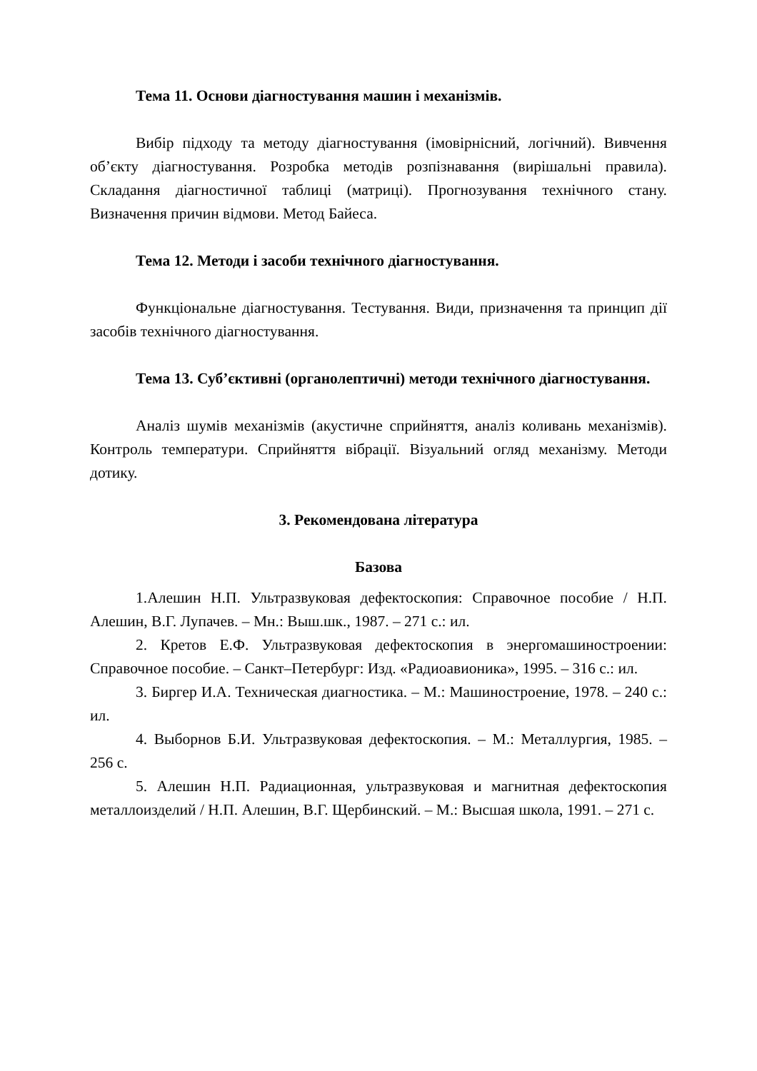Тема 11. Основи діагностування машин і механізмів.
Вибір підходу та методу діагностування (імовірнісний, логічний). Вивчення об’єкту діагностування. Розробка методів розпізнавання (вирішальні правила). Складання діагностичної таблиці (матриці). Прогнозування технічного стану. Визначення причин відмови. Метод Байеса.
Тема 12. Методи і засоби технічного діагностування.
Функціональне діагностування. Тестування. Види, призначення та принцип дії засобів технічного діагностування.
Тема 13. Суб’єктивні (органолептичні) методи технічного діагностування.
Аналіз шумів механізмів (акустичне сприйняття, аналіз коливань механізмів). Контроль температури. Сприйняття вібрації. Візуальний огляд механізму. Методи дотику.
3. Рекомендована література
Базова
1.Алешин Н.П. Ультразвуковая дефектоскопия: Справочное пособие / Н.П. Алешин, В.Г. Лупачев. – Мн.: Выш.шк., 1987. – 271 с.: ил.
2. Кретов Е.Ф. Ультразвуковая дефектоскопия в энергомашиностроении: Справочное пособие. – Санкт–Петербург: Изд. «Радиоавионика», 1995. – 316 с.: ил.
3. Биргер И.А. Техническая диагностика. – М.: Машиностроение, 1978. – 240 с.: ил.
4. Выборнов Б.И. Ультразвуковая дефектоскопия. – М.: Металлургия, 1985. – 256 с.
5. Алешин Н.П. Радиационная, ультразвуковая и магнитная дефектоскопия металлоизделий / Н.П. Алешин, В.Г. Щербинский. – М.: Высшая школа, 1991. – 271 с.